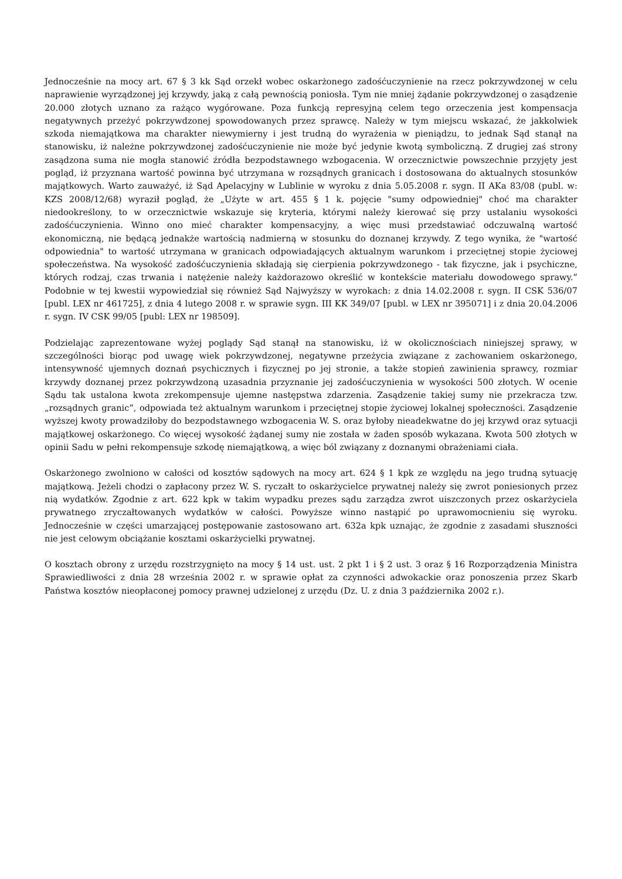Jednocześnie na mocy art. 67 § 3 kk Sąd orzekł wobec oskarżonego zadośćuczynienie na rzecz pokrzywdzonej w celu naprawienie wyrządzonej jej krzywdy, jaką z całą pewnością poniosła. Tym nie mniej żądanie pokrzywdzonej o zasądzenie 20.000 złotych uznano za rażąco wygórowane. Poza funkcją represyjną celem tego orzeczenia jest kompensacja negatywnych przeżyć pokrzywdzonej spowodowanych przez sprawcę. Należy w tym miejscu wskazać, że jakkolwiek szkoda niemajątkowa ma charakter niewymierny i jest trudną do wyrażenia w pieniądzu, to jednak Sąd stanął na stanowisku, iż należne pokrzywdzonej zadośćuczynienie nie może być jedynie kwotą symboliczną. Z drugiej zaś strony zasądzona suma nie mogła stanowić źródła bezpodstawnego wzbogacenia. W orzecznictwie powszechnie przyjęty jest pogląd, iż przyznana wartość powinna być utrzymana w rozsądnych granicach i dostosowana do aktualnych stosunków majątkowych. Warto zauważyć, iż Sąd Apelacyjny w Lublinie w wyroku z dnia 5.05.2008 r. sygn. II AKa 83/08 (publ. w: KZS 2008/12/68) wyraził pogląd, że „Użyte w art. 455 § 1 k. pojęcie "sumy odpowiedniej" choć ma charakter niedookreślony, to w orzecznictwie wskazuje się kryteria, którymi należy kierować się przy ustalaniu wysokości zadośćuczynienia. Winno ono mieć charakter kompensacyjny, a więc musi przedstawiać odczuwalną wartość ekonomiczną, nie będącą jednakże wartością nadmierną w stosunku do doznanej krzywdy. Z tego wynika, że "wartość odpowiednia" to wartość utrzymana w granicach odpowiadających aktualnym warunkom i przeciętnej stopie życiowej społeczeństwa. Na wysokość zadośćuczynienia składają się cierpienia pokrzywdzonego - tak fizyczne, jak i psychiczne, których rodzaj, czas trwania i natężenie należy każdorazowo określić w kontekście materiału dowodowego sprawy.” Podobnie w tej kwestii wypowiedział się również Sąd Najwyższy w wyrokach: z dnia 14.02.2008 r. sygn. II CSK 536/07 [publ. LEX nr 461725], z dnia 4 lutego 2008 r. w sprawie sygn. III KK 349/07 [publ. w LEX nr 395071] i z dnia 20.04.2006 r. sygn. IV CSK 99/05 [publ: LEX nr 198509].
Podzielając zaprezentowane wyżej poglądy Sąd stanął na stanowisku, iż w okolicznościach niniejszej sprawy, w szczególności biorąc pod uwagę wiek pokrzywdzonej, negatywne przeżycia związane z zachowaniem oskarżonego, intensywność ujemnych doznań psychicznych i fizycznej po jej stronie, a także stopień zawinienia sprawcy, rozmiar krzywdy doznanej przez pokrzywdzoną uzasadnia przyznanie jej zadośćuczynienia w wysokości 500 złotych. W ocenie Sądu tak ustalona kwota zrekompensuje ujemne następstwa zdarzenia. Zasądzenie takiej sumy nie przekracza tzw. „rozsądnych granic”, odpowiada też aktualnym warunkom i przeciętnej stopie życiowej lokalnej społeczności. Zasądzenie wyższej kwoty prowadziłoby do bezpodstawnego wzbogacenia W. S. oraz byłoby nieadekwatne do jej krzywd oraz sytuacji majątkowej oskarżonego. Co więcej wysokość żądanej sumy nie została w żaden sposób wykazana. Kwota 500 złotych w opinii Sadu w pełni rekompensuje szkodę niemajątkową, a więc ból związany z doznanymi obrażeniami ciała.
Oskarżonego zwolniono w całości od kosztów sądowych na mocy art. 624 § 1 kpk ze względu na jego trudną sytuację majątkową. Jeżeli chodzi o zapłacony przez W. S. ryczałt to oskarżycielce prywatnej należy się zwrot poniesionych przez nią wydatków. Zgodnie z art. 622 kpk w takim wypadku prezes sądu zarządza zwrot uiszczonych przez oskarżyciela prywatnego zryczałtowanych wydatków w całości. Powyższe winno nastąpić po uprawomocnieniu się wyroku. Jednocześnie w części umarzającej postępowanie zastosowano art. 632a kpk uznając, że zgodnie z zasadami słuszności nie jest celowym obciążanie kosztami oskarżycielki prywatnej.
O kosztach obrony z urzędu rozstrzygnięto na mocy § 14 ust. ust. 2 pkt 1 i § 2 ust. 3 oraz § 16 Rozporządzenia Ministra Sprawiedliwości z dnia 28 września 2002 r. w sprawie opłat za czynności adwokackie oraz ponoszenia przez Skarb Państwa kosztów nieopłaconej pomocy prawnej udzielonej z urzędu (Dz. U. z dnia 3 października 2002 r.).